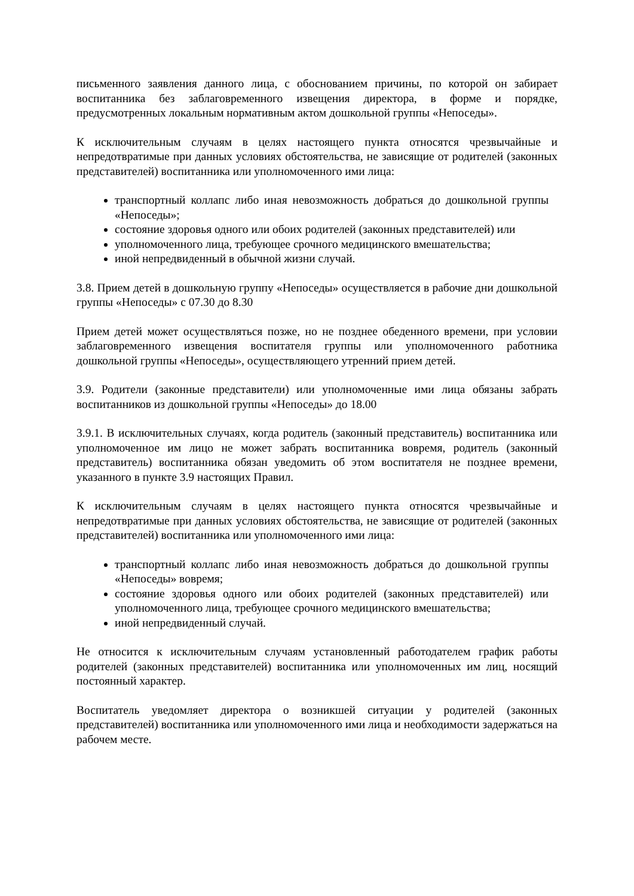письменного заявления данного лица, с обоснованием причины, по которой он забирает воспитанника без заблаговременного извещения директора, в форме и порядке, предусмотренных локальным нормативным актом дошкольной группы «Непоседы».
К исключительным случаям в целях настоящего пункта относятся чрезвычайные и непредотвратимые при данных условиях обстоятельства, не зависящие от родителей (законных представителей) воспитанника или уполномоченного ими лица:
транспортный коллапс либо иная невозможность добраться до дошкольной группы «Непоседы»;
состояние здоровья одного или обоих родителей (законных представителей) или
уполномоченного лица, требующее срочного медицинского вмешательства;
иной непредвиденный в обычной жизни случай.
3.8. Прием детей в дошкольную группу «Непоседы» осуществляется в рабочие дни дошкольной группы «Непоседы» с 07.30 до 8.30
Прием детей может осуществляться позже, но не позднее обеденного времени, при условии заблаговременного извещения воспитателя группы или уполномоченного работника дошкольной группы «Непоседы», осуществляющего утренний прием детей.
3.9. Родители (законные представители) или уполномоченные ими лица обязаны забрать воспитанников из дошкольной группы «Непоседы» до 18.00
3.9.1. В исключительных случаях, когда родитель (законный представитель) воспитанника или уполномоченное им лицо не может забрать воспитанника вовремя, родитель (законный представитель) воспитанника обязан уведомить об этом воспитателя не позднее времени, указанного в пункте 3.9 настоящих Правил.
К исключительным случаям в целях настоящего пункта относятся чрезвычайные и непредотвратимые при данных условиях обстоятельства, не зависящие от родителей (законных представителей) воспитанника или уполномоченного ими лица:
транспортный коллапс либо иная невозможность добраться до дошкольной группы «Непоседы» вовремя;
состояние здоровья одного или обоих родителей (законных представителей) или уполномоченного лица, требующее срочного медицинского вмешательства;
иной непредвиденный случай.
Не относится к исключительным случаям установленный работодателем график работы родителей (законных представителей) воспитанника или уполномоченных им лиц, носящий постоянный характер.
Воспитатель уведомляет директора о возникшей ситуации у родителей (законных представителей) воспитанника или уполномоченного ими лица и необходимости задержаться на рабочем месте.